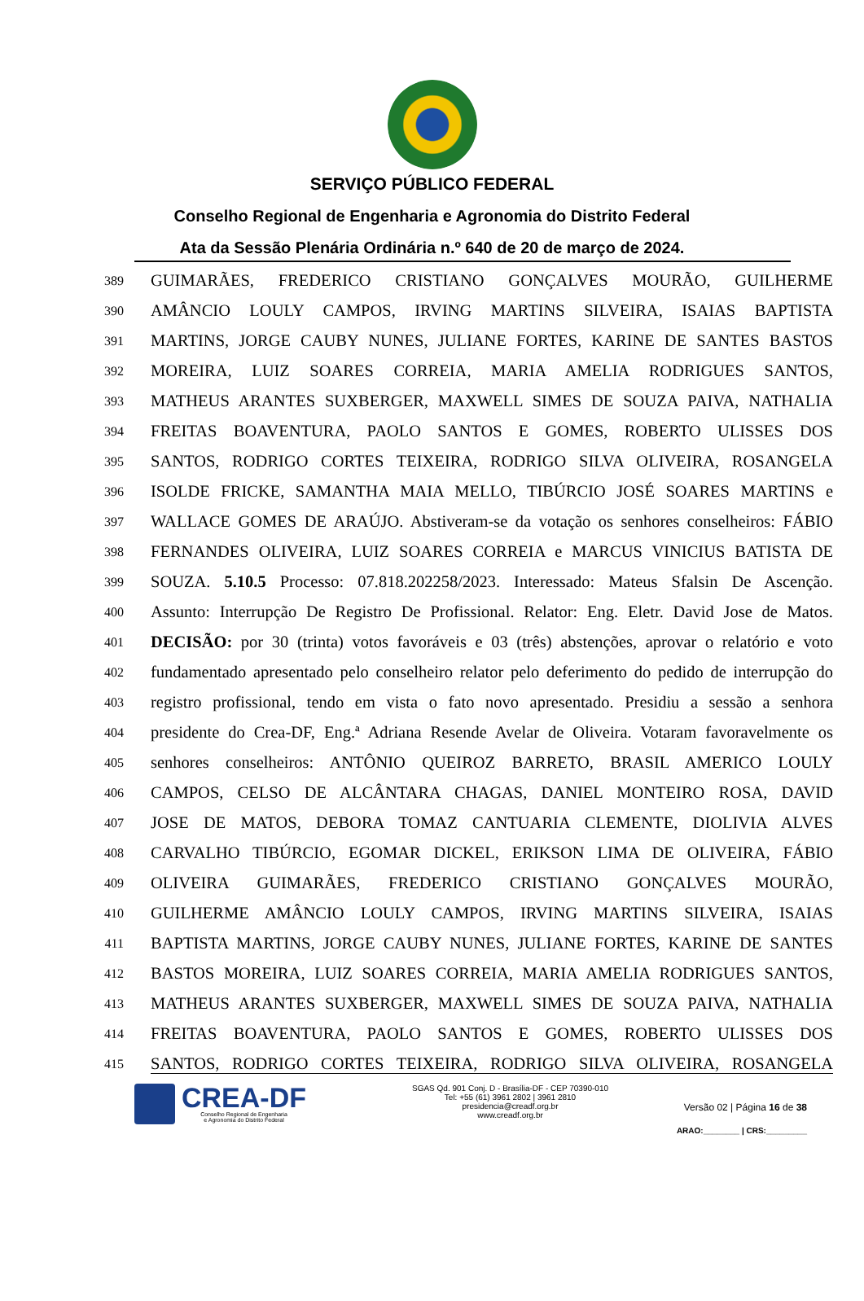SERVIÇO PÚBLICO FEDERAL
Conselho Regional de Engenharia e Agronomia do Distrito Federal
Ata da Sessão Plenária Ordinária n.º 640 de 20 de março de 2024.
389 GUIMARÃES, FREDERICO CRISTIANO GONÇALVES MOURÃO, GUILHERME
390 AMÂNCIO LOULY CAMPOS, IRVING MARTINS SILVEIRA, ISAIAS BAPTISTA
391 MARTINS, JORGE CAUBY NUNES, JULIANE FORTES, KARINE DE SANTES BASTOS
392 MOREIRA, LUIZ SOARES CORREIA, MARIA AMELIA RODRIGUES SANTOS,
393 MATHEUS ARANTES SUXBERGER, MAXWELL SIMES DE SOUZA PAIVA, NATHALIA
394 FREITAS BOAVENTURA, PAOLO SANTOS E GOMES, ROBERTO ULISSES DOS
395 SANTOS, RODRIGO CORTES TEIXEIRA, RODRIGO SILVA OLIVEIRA, ROSANGELA
396 ISOLDE FRICKE, SAMANTHA MAIA MELLO, TIBÚRCIO JOSÉ SOARES MARTINS e
397 WALLACE GOMES DE ARAÚJO. Abstiveram-se da votação os senhores conselheiros: FÁBIO
398 FERNANDES OLIVEIRA, LUIZ SOARES CORREIA e MARCUS VINICIUS BATISTA DE
399 SOUZA. 5.10.5 Processo: 07.818.202258/2023. Interessado: Mateus Sfalsin De Ascenção.
400 Assunto: Interrupção De Registro De Profissional. Relator: Eng. Eletr. David Jose de Matos.
401 DECISÃO: por 30 (trinta) votos favoráveis e 03 (três) abstenções, aprovar o relatório e voto
402 fundamentado apresentado pelo conselheiro relator pelo deferimento do pedido de interrupção do
403 registro profissional, tendo em vista o fato novo apresentado. Presidiu a sessão a senhora
404 presidente do Crea-DF, Eng.ª Adriana Resende Avelar de Oliveira. Votaram favoravelmente os
405 senhores conselheiros: ANTÔNIO QUEIROZ BARRETO, BRASIL AMERICO LOULY
406 CAMPOS, CELSO DE ALCÂNTARA CHAGAS, DANIEL MONTEIRO ROSA, DAVID
407 JOSE DE MATOS, DEBORA TOMAZ CANTUARIA CLEMENTE, DIOLIVIA ALVES
408 CARVALHO TIBÚRCIO, EGOMAR DICKEL, ERIKSON LIMA DE OLIVEIRA, FÁBIO
409 OLIVEIRA GUIMARÃES, FREDERICO CRISTIANO GONÇALVES MOURÃO,
410 GUILHERME AMÂNCIO LOULY CAMPOS, IRVING MARTINS SILVEIRA, ISAIAS
411 BAPTISTA MARTINS, JORGE CAUBY NUNES, JULIANE FORTES, KARINE DE SANTES
412 BASTOS MOREIRA, LUIZ SOARES CORREIA, MARIA AMELIA RODRIGUES SANTOS,
413 MATHEUS ARANTES SUXBERGER, MAXWELL SIMES DE SOUZA PAIVA, NATHALIA
414 FREITAS BOAVENTURA, PAOLO SANTOS E GOMES, ROBERTO ULISSES DOS
415 SANTOS, RODRIGO CORTES TEIXEIRA, RODRIGO SILVA OLIVEIRA, ROSANGELA
CREA-DF
Conselho Regional de Engenharia
e Agronomia do Distrito Federal
SGAS Qd. 901 Conj. D - Brasília-DF - CEP 70390-010
Tel: +55 (61) 3961 2802 | 3961 2810
presidencia@creadf.org.br
www.creadf.org.br
Versão 02 | Página 16 de 38
ARAO:________ | CRS:_________